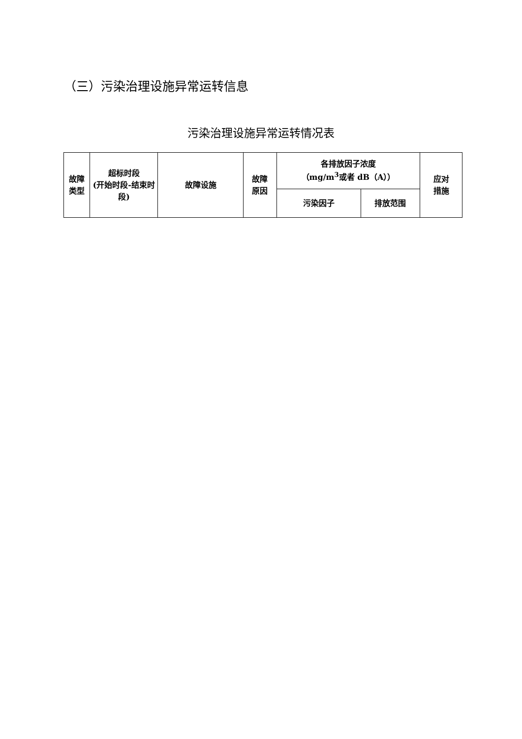（三）污染治理设施异常运转信息
污染治理设施异常运转情况表
| 故障 类型 | 超标时段 (开始时段-结束时段) | 故障设施 | 故障 原因 | 各排放因子浓度 （mg/m<sup>3</sup>或者 dB（A）） | | 应对 措施 |
| --- | --- | --- | --- | --- | --- | --- |
| | | | | 污染因子 | 排放范围 | |